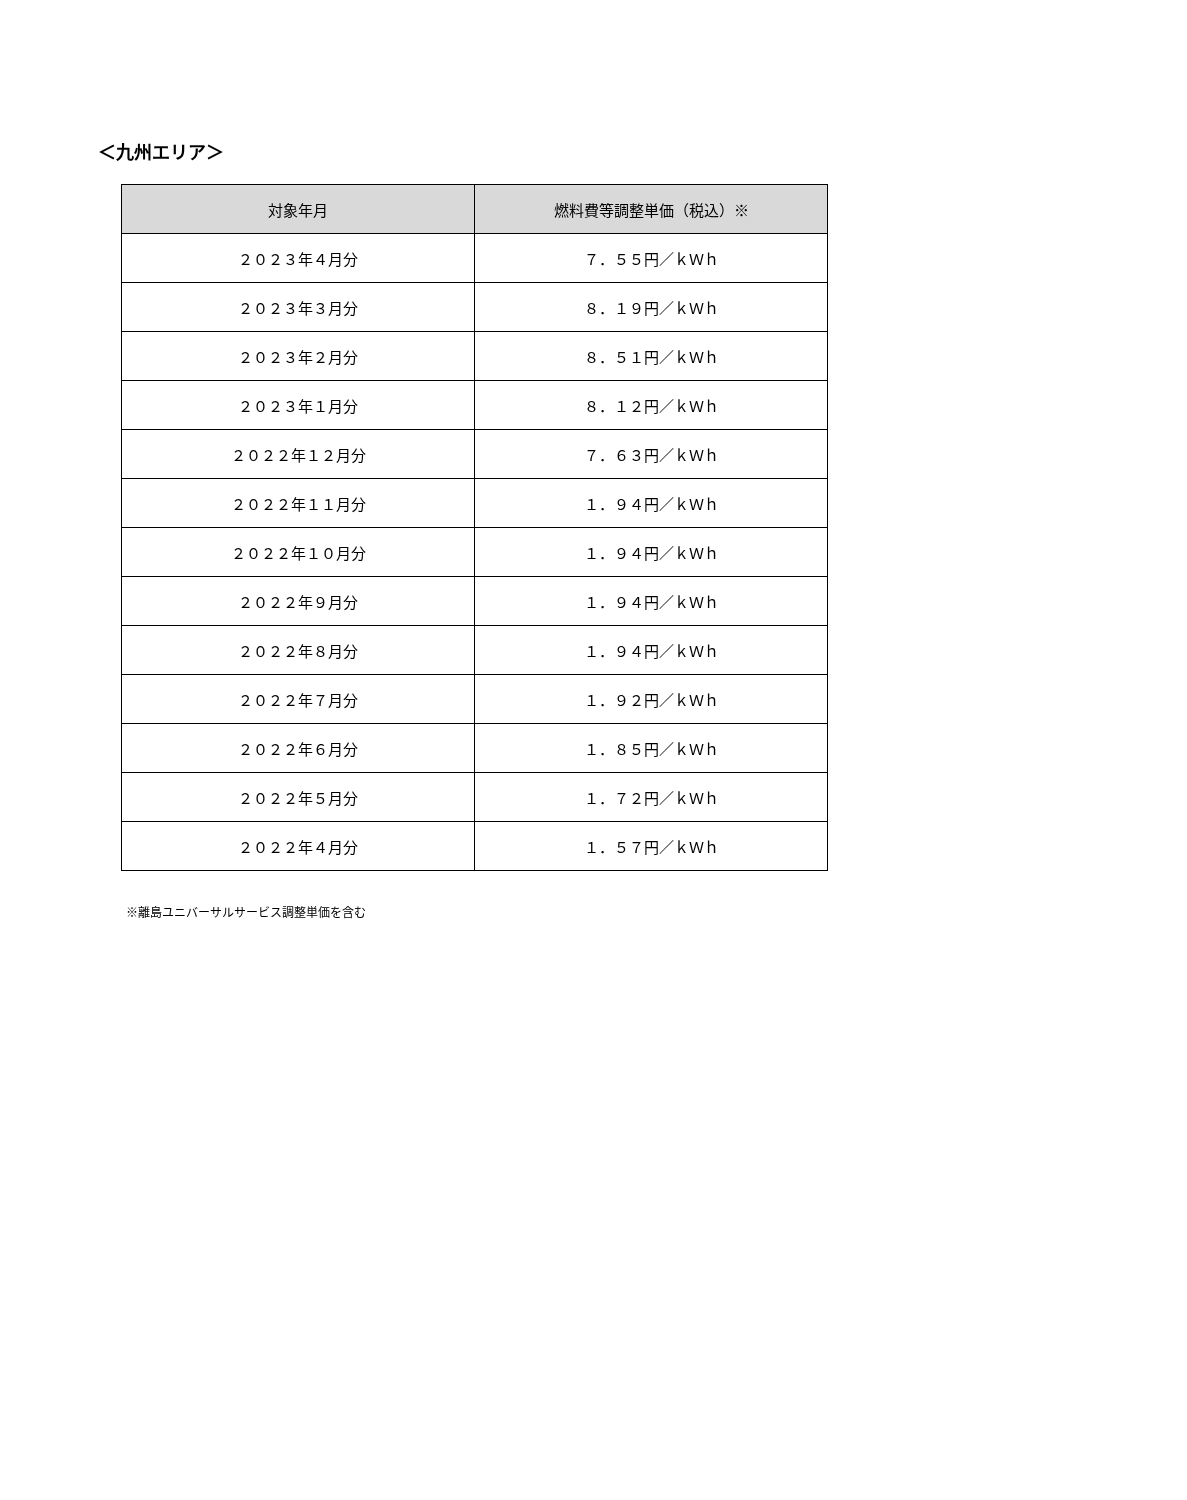＜九州エリア＞
| 対象年月 | 燃料費等調整単価（税込）※ |
| --- | --- |
| ２０２３年４月分 | ７．５５円／ｋＷｈ |
| ２０２３年３月分 | ８．１９円／ｋＷｈ |
| ２０２３年２月分 | ８．５１円／ｋＷｈ |
| ２０２３年１月分 | ８．１２円／ｋＷｈ |
| ２０２２年１２月分 | ７．６３円／ｋＷｈ |
| ２０２２年１１月分 | １．９４円／ｋＷｈ |
| ２０２２年１０月分 | １．９４円／ｋＷｈ |
| ２０２２年９月分 | １．９４円／ｋＷｈ |
| ２０２２年８月分 | １．９４円／ｋＷｈ |
| ２０２２年７月分 | １．９２円／ｋＷｈ |
| ２０２２年６月分 | １．８５円／ｋＷｈ |
| ２０２２年５月分 | １．７２円／ｋＷｈ |
| ２０２２年４月分 | １．５７円／ｋＷｈ |
※離島ユニバーサルサービス調整単価を含む